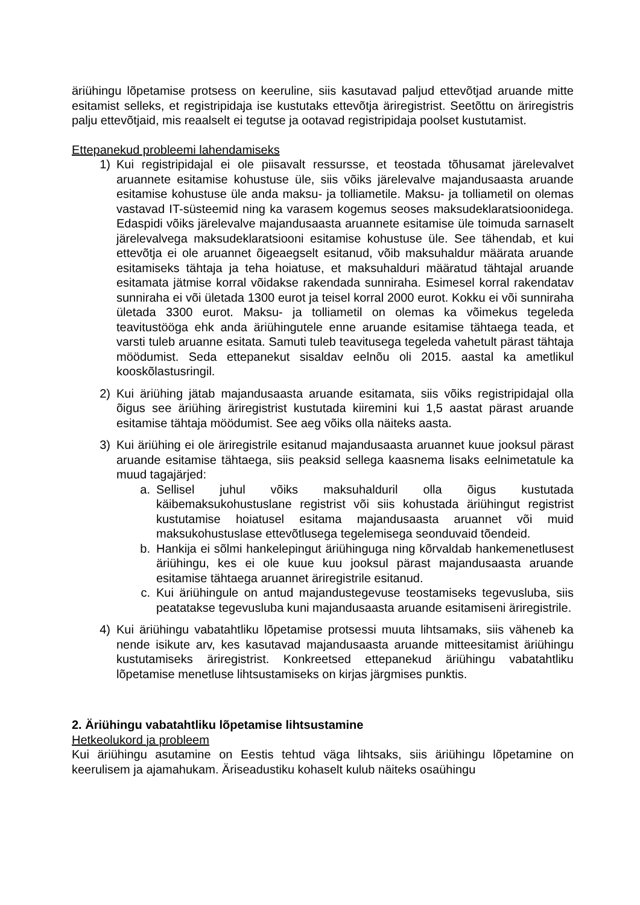äriühingu lõpetamise protsess on keeruline, siis kasutavad paljud ettevõtjad aruande mitte esitamist selleks, et registripidaja ise kustutaks ettevõtja äriregistrist. Seetõttu on äriregistris palju ettevõtjaid, mis reaalselt ei tegutse ja ootavad registripidaja poolset kustutamist.
Ettepanekud probleemi lahendamiseks
1) Kui registripidajal ei ole piisavalt ressursse, et teostada tõhusamat järelevalvet aruannete esitamise kohustuse üle, siis võiks järelevalve majandusaasta aruande esitamise kohustuse üle anda maksu- ja tolliametile. Maksu- ja tolliametil on olemas vastavad IT-süsteemid ning ka varasem kogemus seoses maksudeklaratsioonidega. Edaspidi võiks järelevalve majandusaasta aruannete esitamise üle toimuda sarnaselt järelevalvega maksudeklaratsiooni esitamise kohustuse üle. See tähendab, et kui ettevõtja ei ole aruannet õigeaegselt esitanud, võib maksuhaldur määrata aruande esitamiseks tähtaja ja teha hoiatuse, et maksuhalduri määratud tähtajal aruande esitamata jätmise korral võidakse rakendada sunniraha. Esimesel korral rakendatav sunniraha ei või ületada 1300 eurot ja teisel korral 2000 eurot. Kokku ei või sunniraha ületada 3300 eurot. Maksu- ja tolliametil on olemas ka võimekus tegeleda teavitustööga ehk anda äriühingutele enne aruande esitamise tähtaega teada, et varsti tuleb aruanne esitata. Samuti tuleb teavitusega tegeleda vahetult pärast tähtaja möödumist. Seda ettepanekut sisaldav eelnõu oli 2015. aastal ka ametlikul kooskõlastusringil.
2) Kui äriühing jätab majandusaasta aruande esitamata, siis võiks registripidajal olla õigus see äriühing äriregistrist kustutada kiiremini kui 1,5 aastat pärast aruande esitamise tähtaja möödumist. See aeg võiks olla näiteks aasta.
3) Kui äriühing ei ole äriregistrile esitanud majandusaasta aruannet kuue jooksul pärast aruande esitamise tähtaega, siis peaksid sellega kaasnema lisaks eelnimetatule ka muud tagajärjed:
a. Sellisel juhul võiks maksuhalduril olla õigus kustutada käibemaksukohustuslane registrist või siis kohustada äriühingut registrist kustutamise hoiatusel esitama majandusaasta aruannet või muid maksukohustuslase ettevõtlusega tegelemisega seonduvaid tõendeid.
b. Hankija ei sõlmi hankelepingut äriühinguga ning kõrvaldab hankemenetlusest äriühingu, kes ei ole kuue kuu jooksul pärast majandusaasta aruande esitamise tähtaega aruannet äriregistrile esitanud.
c. Kui äriühingule on antud majandustegevuse teostamiseks tegevusluba, siis peatatakse tegevusluba kuni majandusaasta aruande esitamiseni äriregistrile.
4) Kui äriühingu vabatahtliku lõpetamise protsessi muuta lihtsamaks, siis väheneb ka nende isikute arv, kes kasutavad majandusaasta aruande mitteesitamist äriühingu kustutamiseks äriregistrist. Konkreetsed ettepanekud äriühingu vabatahtliku lõpetamise menetluse lihtsustamiseks on kirjas järgmises punktis.
2. Äriühingu vabatahtliku lõpetamise lihtsustamine
Hetkeolukord ja probleem
Kui äriühingu asutamine on Eestis tehtud väga lihtsaks, siis äriühingu lõpetamine on keerulisem ja ajamahukam. Äriseadustiku kohaselt kulub näiteks osaühingu